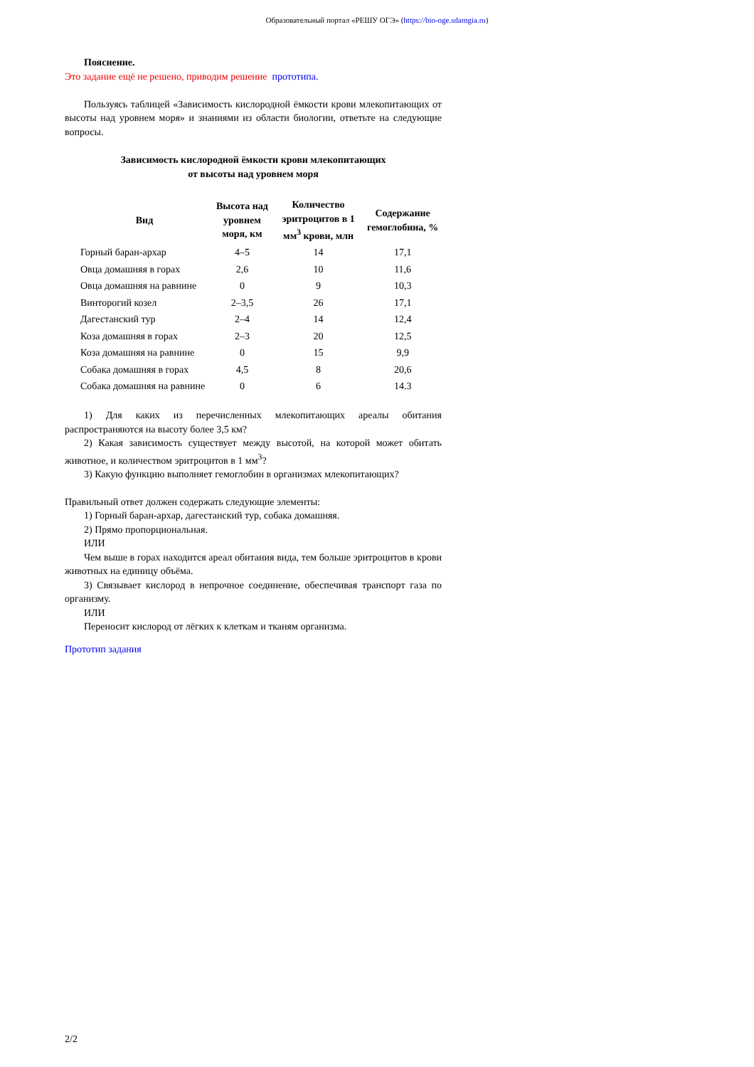Образовательный портал «РЕШУ ОГЭ» (https://bio-oge.sdamgia.ru)
Пояснение.
Это задание ещё не решено, приводим решение прототипа.
Пользуясь таблицей «Зависимость кислородной ёмкости крови млекопитающих от высоты над уровнем моря» и знаниями из области биологии, ответьте на следующие вопросы.
Зависимость кислородной ёмкости крови млекопитающих
от высоты над уровнем моря
| Вид | Высота над уровнем моря, км | Количество эритроцитов в 1 мм<sup>3</sup> крови, млн | Содержание гемоглобина, % |
| --- | --- | --- | --- |
| Горный баран-архар | 4–5 | 14 | 17,1 |
| Овца домашняя в горах | 2,6 | 10 | 11,6 |
| Овца домашняя на равнине | 0 | 9 | 10,3 |
| Винторогий козел | 2–3,5 | 26 | 17,1 |
| Дагестанский тур | 2–4 | 14 | 12,4 |
| Коза домашняя в горах | 2–3 | 20 | 12,5 |
| Коза домашняя на равнине | 0 | 15 | 9,9 |
| Собака домашняя в горах | 4,5 | 8 | 20,6 |
| Собака домашняя на равнине | 0 | 6 | 14.3 |
1) Для каких из перечисленных млекопитающих ареалы обитания распространяются на высоту более 3,5 км?
2) Какая зависимость существует между высотой, на которой может обитать животное, и количеством эритроцитов в 1 мм<sup>3</sup>?
3) Какую функцию выполняет гемоглобин в организмах млекопитающих?
Правильный ответ должен содержать следующие элементы:
1) Горный баран-архар, дагестанский тур, собака домашняя.
2) Прямо пропорциональная.
ИЛИ
Чем выше в горах находится ареал обитания вида, тем больше эритроцитов в крови животных на единицу объёма.
3) Связывает кислород в непрочное соединение, обеспечивая транспорт газа по организму.
ИЛИ
Переносит кислород от лёгких к клеткам и тканям организма.
Прототип задания
2/2